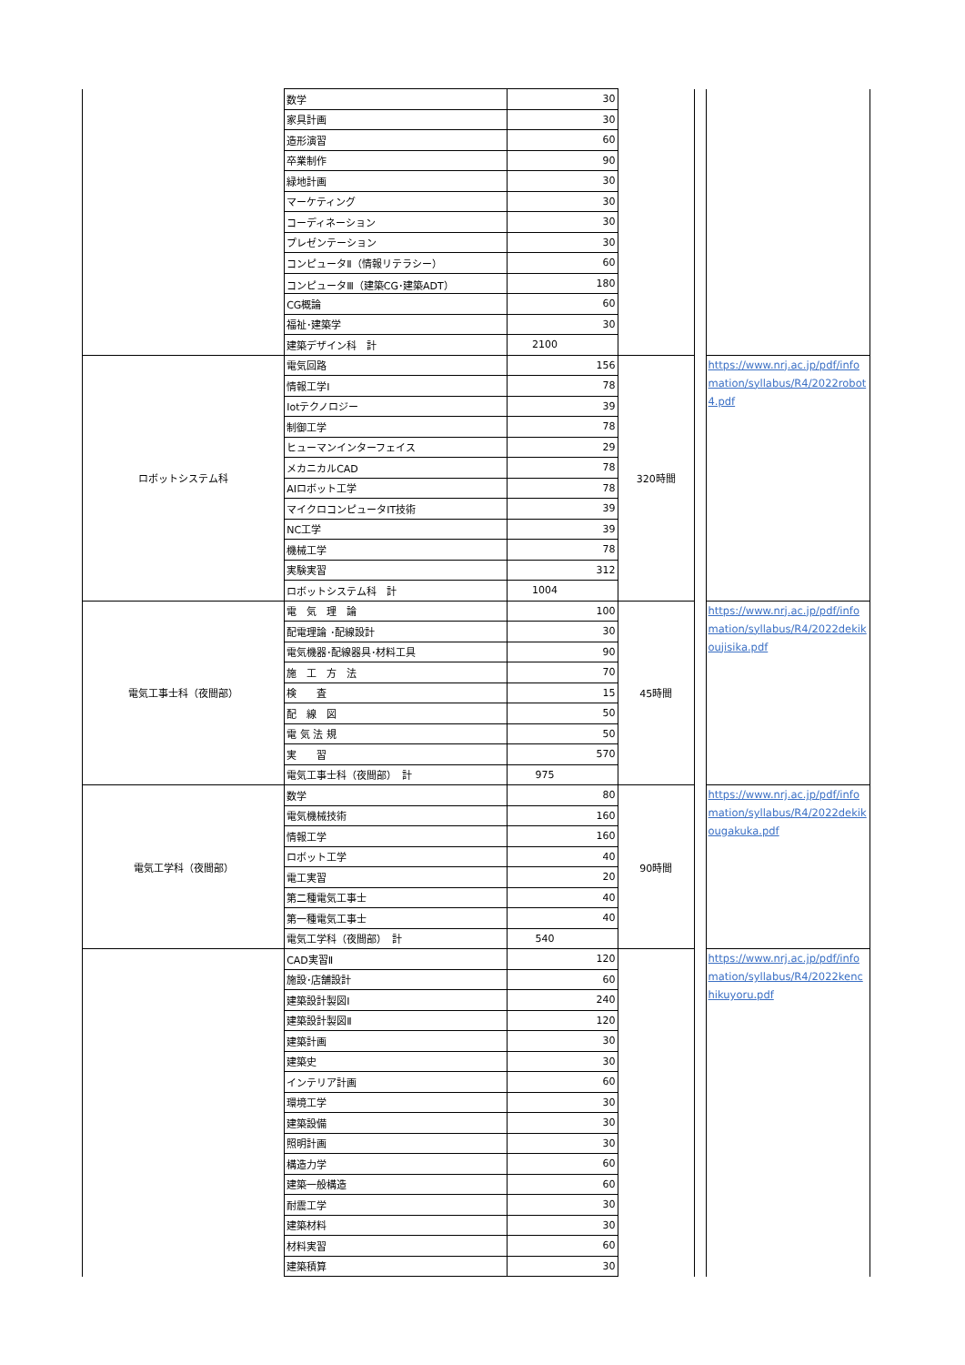| | 数学 | 30 | | | |
| | 家具計画 | 30 | | | |
| | 造形演習 | 60 | | | |
| | 卒業制作 | 90 | | | |
| | 緑地計画 | 30 | | | |
| | マーケティング | 30 | | | |
| | コーディネーション | 30 | | | |
| | プレゼンテーション | 30 | | | |
| | コンピュータⅡ（情報リテラシー） | 60 | | | |
| | コンピュータⅢ（建築CG･建築ADT） | 180 | | | |
| | CG概論 | 60 | | | |
| | 福祉･建築学 | 30 | | | |
| | 建築デザイン科 計 | 2100 | | | |
| ロボットシステム科 | 電気回路 | 156 | 320時間 | | https://www.nrj.ac.jp/pdf/infomation/syllabus/R4/2022robot4.pdf |
| | 情報工学Ⅰ | 78 | | | |
| | Iotテクノロジー | 39 | | | |
| | 制御工学 | 78 | | | |
| | ヒューマンインターフェイス | 29 | | | |
| | メカニカルCAD | 78 | | | |
| | AIロボット工学 | 78 | | | |
| | マイクロコンピュータIT技術 | 39 | | | |
| | NC工学 | 39 | | | |
| | 機械工学 | 78 | | | |
| | 実験実習 | 312 | | | |
| | ロボットシステム科 計 | 1004 | | | |
| 電気工事士科（夜間部） | 電 気 理 論 | 100 | 45時間 | | https://www.nrj.ac.jp/pdf/infomation/syllabus/R4/2022dekikoujisika.pdf |
| | 配電理論 ･配線設計 | 30 | | | |
| | 電気機器･配線器具･材料工具 | 90 | | | |
| | 施 工 方 法 | 70 | | | |
| | 検 査 | 15 | | | |
| | 配 線 図 | 50 | | | |
| | 電 気 法 規 | 50 | | | |
| | 実 習 | 570 | | | |
| | 電気工事士科（夜間部） 計 | 975 | | | |
| 電気工学科（夜間部） | 数学 | 80 | 90時間 | | https://www.nrj.ac.jp/pdf/infomation/syllabus/R4/2022dekikougakuka.pdf |
| | 電気機械技術 | 160 | | | |
| | 情報工学 | 160 | | | |
| | ロボット工学 | 40 | | | |
| | 電工実習 | 20 | | | |
| | 第二種電気工事士 | 40 | | | |
| | 第一種電気工事士 | 40 | | | |
| | 電気工学科（夜間部） 計 | 540 | | | |
| | CAD実習Ⅱ | 120 | | | https://www.nrj.ac.jp/pdf/infomation/syllabus/R4/2022kenchikuyoru.pdf |
| | 施設･店舗設計 | 60 | | | |
| | 建築設計製図Ⅰ | 240 | | | |
| | 建築設計製図Ⅱ | 120 | | | |
| | 建築計画 | 30 | | | |
| | 建築史 | 30 | | | |
| | インテリア計画 | 60 | | | |
| | 環境工学 | 30 | | | |
| | 建築設備 | 30 | | | |
| | 照明計画 | 30 | | | |
| | 構造力学 | 60 | | | |
| | 建築一般構造 | 60 | | | |
| | 耐震工学 | 30 | | | |
| | 建築材料 | 30 | | | |
| | 材料実習 | 60 | | | |
| | 建築積算 | 30 | | | |